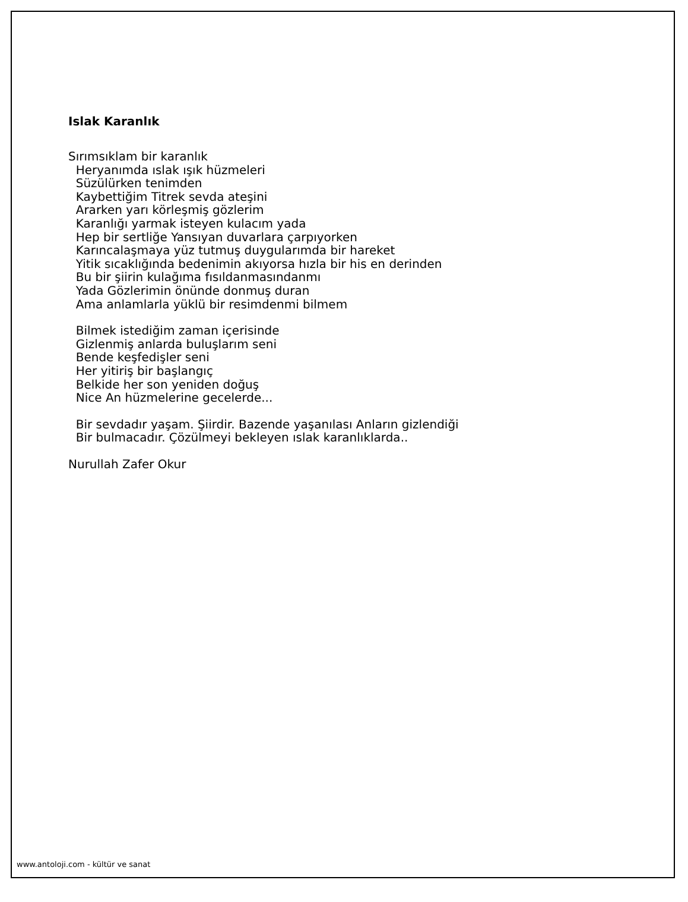Islak Karanlık
Sırımsıklam bir karanlık Heryanımda ıslak ışık hüzmeleri Süzülürken tenimden Kaybettiğim Titrek sevda ateşini Ararken yarı körleşmiş gözlerim Karanlığı yarmak isteyen kulacım yada Hep bir sertliğe Yansıyan duvarlara çarpıyorken Karıncalaşmaya yüz tutmuş duygularımda bir hareket Yitik sıcaklığında bedenimin akıyorsa hızla bir his en derinden Bu bir şiirin kulağıma fısıldanmasındanmı Yada Gözlerimin önünde donmuş duran Ama anlamlarla yüklü bir resimdenmi bilmem
Bilmek istediğim zaman içerisinde Gizlenmiş anlarda buluşlarım seni Bende keşfedişler seni Her yitiriş bir başlangıç Belkide her son yeniden doğuş Nice An hüzmelerine gecelerde...
Bir sevdadır yaşam. Şiirdir. Bazende yaşanılası Anların gizlendiği Bir bulmacadır. Çözülmeyi bekleyen ıslak karanlıklarda..
Nurullah Zafer Okur
www.antoloji.com - kültür ve sanat